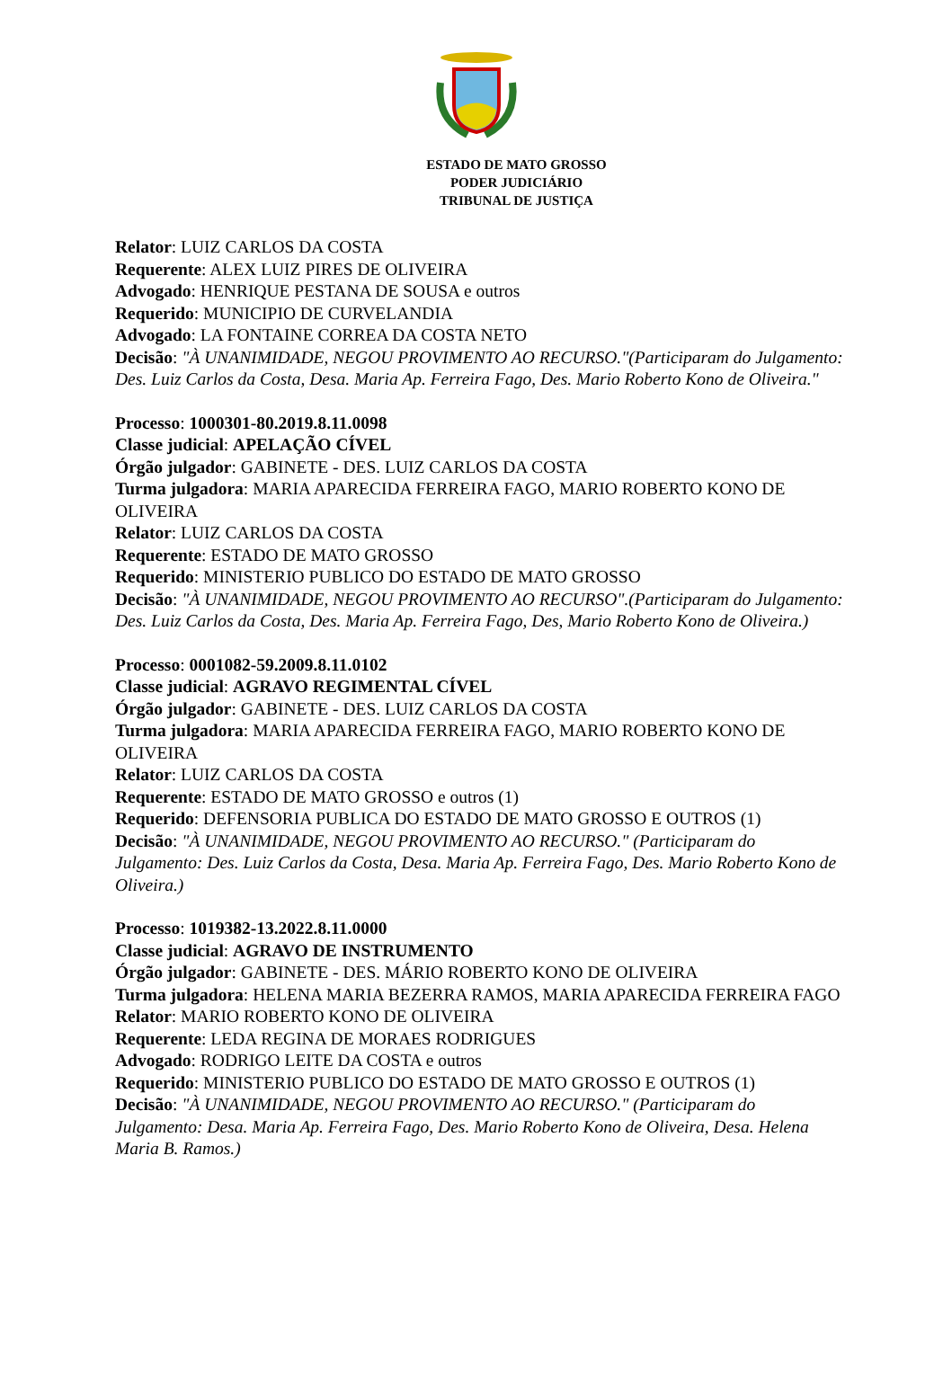ESTADO DE MATO GROSSO
PODER JUDICIÁRIO
TRIBUNAL DE JUSTIÇA
Relator: LUIZ CARLOS DA COSTA
Requerente: ALEX LUIZ PIRES DE OLIVEIRA
Advogado: HENRIQUE PESTANA DE SOUSA e outros
Requerido: MUNICIPIO DE CURVELANDIA
Advogado: LA FONTAINE CORREA DA COSTA NETO
Decisão: "À UNANIMIDADE, NEGOU PROVIMENTO AO RECURSO."(Participaram do Julgamento: Des. Luiz Carlos da Costa, Desa. Maria Ap. Ferreira Fago, Des. Mario Roberto Kono de Oliveira."
Processo: 1000301-80.2019.8.11.0098
Classe judicial: APELAÇÃO CÍVEL
Órgão julgador: GABINETE - DES. LUIZ CARLOS DA COSTA
Turma julgadora: MARIA APARECIDA FERREIRA FAGO, MARIO ROBERTO KONO DE OLIVEIRA
Relator: LUIZ CARLOS DA COSTA
Requerente: ESTADO DE MATO GROSSO
Requerido: MINISTERIO PUBLICO DO ESTADO DE MATO GROSSO
Decisão: "À UNANIMIDADE, NEGOU PROVIMENTO AO RECURSO".(Participaram do Julgamento: Des. Luiz Carlos da Costa, Des. Maria Ap. Ferreira Fago, Des, Mario Roberto Kono de Oliveira.)
Processo: 0001082-59.2009.8.11.0102
Classe judicial: AGRAVO REGIMENTAL CÍVEL
Órgão julgador: GABINETE - DES. LUIZ CARLOS DA COSTA
Turma julgadora: MARIA APARECIDA FERREIRA FAGO, MARIO ROBERTO KONO DE OLIVEIRA
Relator: LUIZ CARLOS DA COSTA
Requerente: ESTADO DE MATO GROSSO e outros (1)
Requerido: DEFENSORIA PUBLICA DO ESTADO DE MATO GROSSO E OUTROS (1)
Decisão: "À UNANIMIDADE, NEGOU PROVIMENTO AO RECURSO." (Participaram do Julgamento: Des. Luiz Carlos da Costa, Desa. Maria Ap. Ferreira Fago, Des. Mario Roberto Kono de Oliveira.)
Processo: 1019382-13.2022.8.11.0000
Classe judicial: AGRAVO DE INSTRUMENTO
Órgão julgador: GABINETE - DES. MÁRIO ROBERTO KONO DE OLIVEIRA
Turma julgadora: HELENA MARIA BEZERRA RAMOS, MARIA APARECIDA FERREIRA FAGO
Relator: MARIO ROBERTO KONO DE OLIVEIRA
Requerente: LEDA REGINA DE MORAES RODRIGUES
Advogado: RODRIGO LEITE DA COSTA e outros
Requerido: MINISTERIO PUBLICO DO ESTADO DE MATO GROSSO E OUTROS (1)
Decisão: "À UNANIMIDADE, NEGOU PROVIMENTO AO RECURSO." (Participaram do Julgamento: Desa. Maria Ap. Ferreira Fago, Des. Mario Roberto Kono de Oliveira, Desa. Helena Maria B. Ramos.)